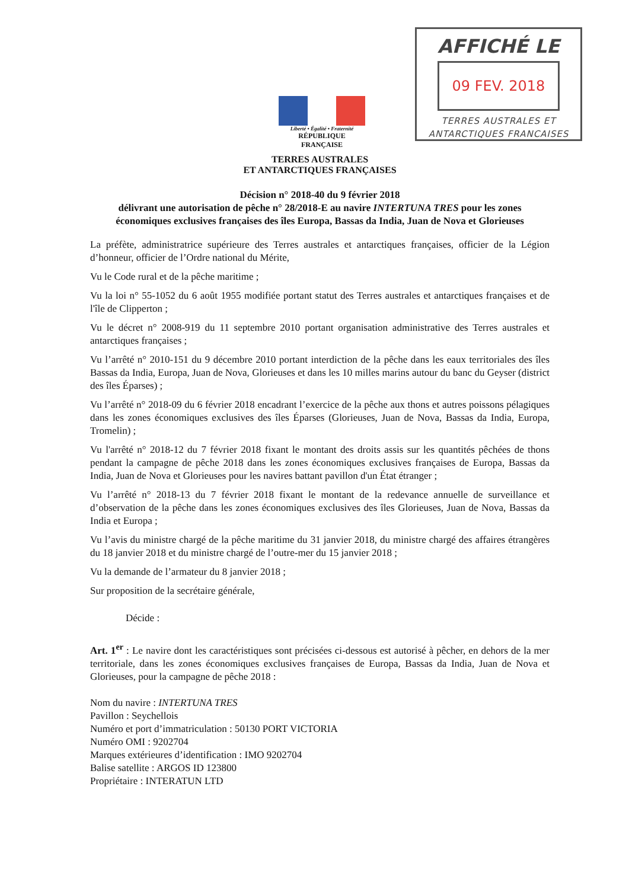AFFICHÉ LE
09 FEV. 2018
TERRES AUSTRALES ET
ANTARCTIQUES FRANCAISES
Liberté • Égalité • Fraternité
RÉPUBLIQUE FRANÇAISE
TERRES AUSTRALES
ET ANTARCTIQUES FRANÇAISES
Décision n° 2018-40 du 9 février 2018
délivrant une autorisation de pêche n° 28/2018-E au navire INTERTUNA TRES pour les zones économiques exclusives françaises des îles Europa, Bassas da India, Juan de Nova et Glorieuses
La préfète, administratrice supérieure des Terres australes et antarctiques françaises, officier de la Légion d’honneur, officier de l’Ordre national du Mérite,
Vu le Code rural et de la pêche maritime ;
Vu la loi n° 55-1052 du 6 août 1955 modifiée portant statut des Terres australes et antarctiques françaises et de l'île de Clipperton ;
Vu le décret n° 2008-919 du 11 septembre 2010 portant organisation administrative des Terres australes et antarctiques françaises ;
Vu l’arrêté n° 2010-151 du 9 décembre 2010 portant interdiction de la pêche dans les eaux territoriales des îles Bassas da India, Europa, Juan de Nova, Glorieuses et dans les 10 milles marins autour du banc du Geyser (district des îles Éparses) ;
Vu l’arrêté n° 2018-09 du 6 février 2018 encadrant l’exercice de la pêche aux thons et autres poissons pélagiques dans les zones économiques exclusives des îles Éparses (Glorieuses, Juan de Nova, Bassas da India, Europa, Tromelin) ;
Vu l'arrêté n° 2018-12 du 7 février 2018 fixant le montant des droits assis sur les quantités pêchées de thons pendant la campagne de pêche 2018 dans les zones économiques exclusives françaises de Europa, Bassas da India, Juan de Nova et Glorieuses pour les navires battant pavillon d'un État étranger ;
Vu l’arrêté n° 2018-13 du 7 février 2018 fixant le montant de la redevance annuelle de surveillance et d’observation de la pêche dans les zones économiques exclusives des îles Glorieuses, Juan de Nova, Bassas da India et Europa ;
Vu l’avis du ministre chargé de la pêche maritime du 31 janvier 2018, du ministre chargé des affaires étrangères du 18 janvier 2018 et du ministre chargé de l’outre-mer du 15 janvier 2018 ;
Vu la demande de l’armateur du 8 janvier 2018 ;
Sur proposition de la secrétaire générale,
Décide :
Art. 1<sup>er</sup> : Le navire dont les caractéristiques sont précisées ci-dessous est autorisé à pêcher, en dehors de la mer territoriale, dans les zones économiques exclusives françaises de Europa, Bassas da India, Juan de Nova et Glorieuses, pour la campagne de pêche 2018 :
Nom du navire : INTERTUNA TRES
Pavillon : Seychellois
Numéro et port d’immatriculation : 50130 PORT VICTORIA
Numéro OMI : 9202704
Marques extérieures d’identification : IMO 9202704
Balise satellite : ARGOS ID 123800
Propriétaire : INTERATUN LTD